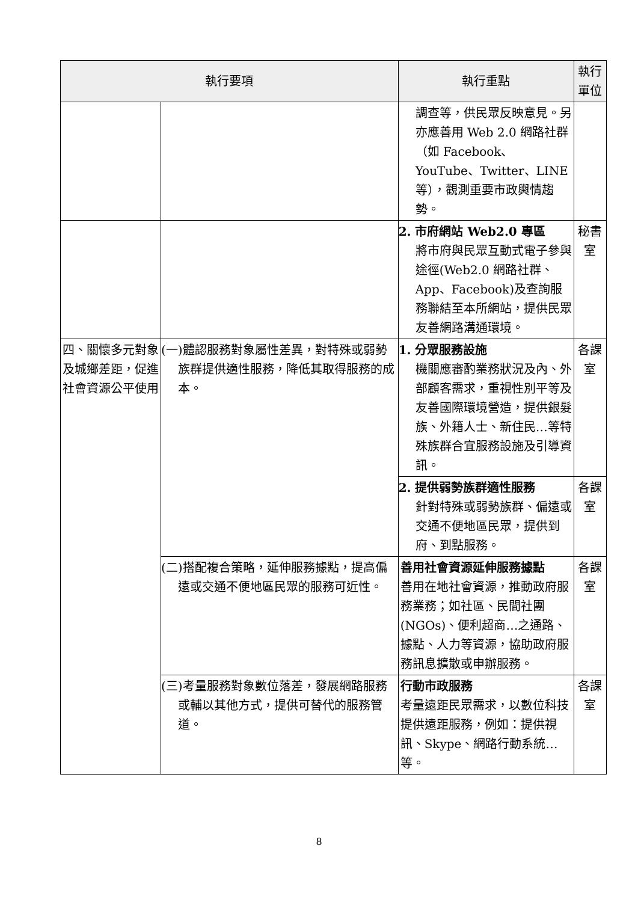| 執行要項 | | 執行重點 | 執行單位 |
| --- | --- | --- | --- |
| | | 調查等，供民眾反映意見。另亦應善用 Web 2.0 網路社群（如 Facebook、YouTube、Twitter、LINE 等），觀測重要市政輿情趨勢。 | |
| | | 2. 市府網站 Web2.0 專區 將市府與民眾互動式電子參與途徑(Web2.0 網路社群、App、Facebook)及查詢服務聯結至本所網站，提供民眾友善網路溝通環境。 | 秘書室 |
| 四、關懷多元對象及城鄉差距，促進社會資源公平使用 | (一)體認服務對象屬性差異，對特殊或弱勢族群提供適性服務，降低其取得服務的成本。 | 1. 分眾服務設施 機關應審酌業務狀況及內、外部顧客需求，重視性別平等及友善國際環境營造，提供銀髮族、外籍人士、新住民…等特殊族群合宜服務設施及引導資訊。 | 各課室 |
| | | 2. 提供弱勢族群適性服務 針對特殊或弱勢族群、偏遠或交通不便地區民眾，提供到府、到點服務。 | 各課室 |
| | (二)搭配複合策略，延伸服務據點，提高偏遠或交通不便地區民眾的服務可近性。 | 善用社會資源延伸服務據點 善用在地社會資源，推動政府服務業務；如社區、民間社團(NGOs)、便利超商…之通路、據點、人力等資源，協助政府服務訊息擴散或申辦服務。 | 各課室 |
| | (三)考量服務對象數位落差，發展網路服務或輔以其他方式，提供可替代的服務管道。 | 行動市政服務 考量遠距民眾需求，以數位科技提供遠距服務，例如：提供視訊、Skype、網路行動系統…等。 | 各課室 |
8